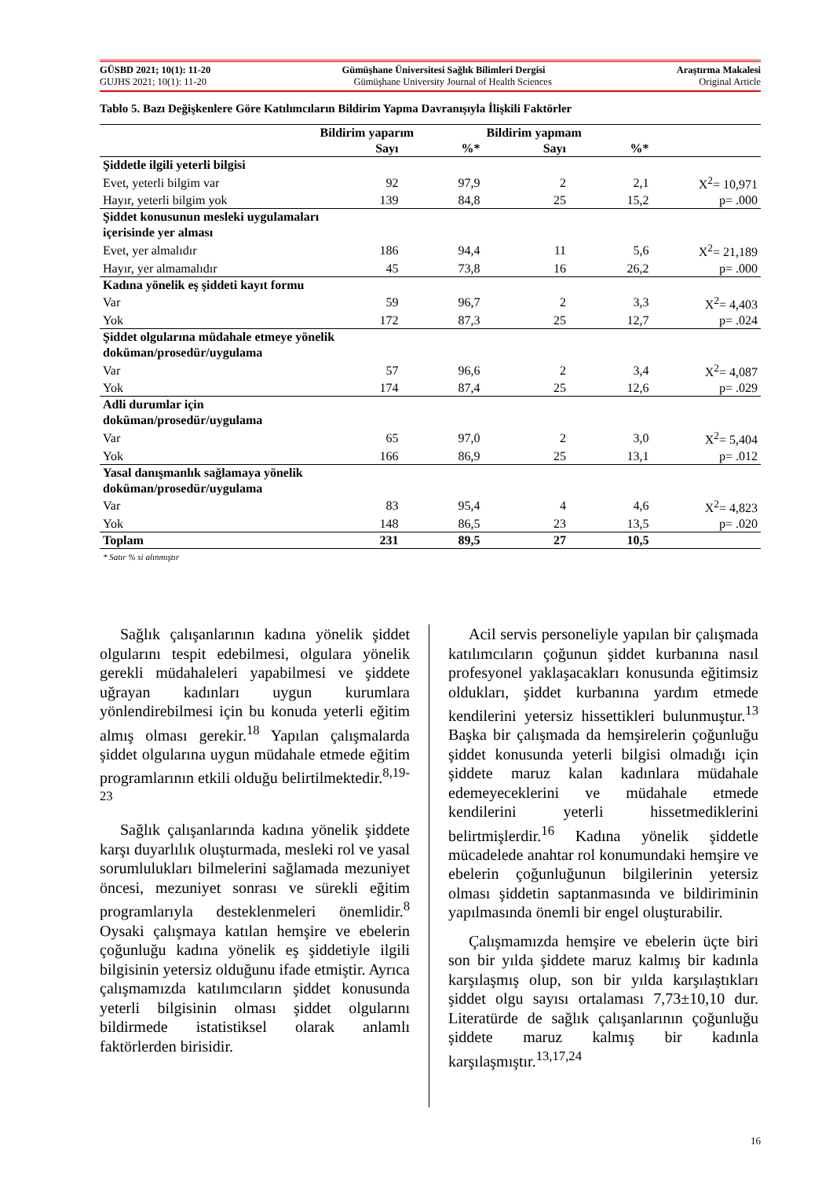GÜSBD 2021; 10(1): 11-20 Gümüşhane Üniversitesi Sağlık Bilimleri Dergisi Araştırma Makalesi
GUJHS 2021; 10(1): 11-20 Gümüşhane University Journal of Health Sciences Original Article
Tablo 5. Bazı Değişkenlere Göre Katılımcıların Bildirim Yapma Davranışıyla İlişkili Faktörler
| | Bildirim yaparım | | Bildirim yapmam | | |
| --- | --- | --- | --- | --- | --- |
| | Sayı | %* | Sayı | %* | |
| Şiddetle ilgili yeterli bilgisi | | | | | |
| Evet, yeterli bilgim var | 92 | 97,9 | 2 | 2,1 | X<sup>2</sup>= 10,971 |
| Hayır, yeterli bilgim yok | 139 | 84,8 | 25 | 15,2 | p= .000 |
| Şiddet konusunun mesleki uygulamaları içerisinde yer alması | | | | | |
| Evet, yer almalıdır | 186 | 94,4 | 11 | 5,6 | X<sup>2</sup>= 21,189 |
| Hayır, yer almamalıdır | 45 | 73,8 | 16 | 26,2 | p= .000 |
| Kadına yönelik eş şiddeti kayıt formu | | | | | |
| Var | 59 | 96,7 | 2 | 3,3 | X<sup>2</sup>= 4,403 |
| Yok | 172 | 87,3 | 25 | 12,7 | p= .024 |
| Şiddet olgularına müdahale etmeye yönelik doküman/prosedür/uygulama | | | | | |
| Var | 57 | 96,6 | 2 | 3,4 | X<sup>2</sup>= 4,087 |
| Yok | 174 | 87,4 | 25 | 12,6 | p= .029 |
| Adli durumlar için doküman/prosedür/uygulama | | | | | |
| Var | 65 | 97,0 | 2 | 3,0 | X<sup>2</sup>= 5,404 |
| Yok | 166 | 86,9 | 25 | 13,1 | p= .012 |
| Yasal danışmanlık sağlamaya yönelik doküman/prosedür/uygulama | | | | | |
| Var | 83 | 95,4 | 4 | 4,6 | X<sup>2</sup>= 4,823 |
| Yok | 148 | 86,5 | 23 | 13,5 | p= .020 |
| Toplam | 231 | 89,5 | 27 | 10,5 | |
| * Satır % si alınmıştır | | | | | |
Sağlık çalışanlarının kadına yönelik şiddet olgularını tespit edebilmesi, olgulara yönelik gerekli müdahaleleri yapabilmesi ve şiddete uğrayan kadınları uygun kurumlara yönlendirebilmesi için bu konuda yeterli eğitim almış olması gerekir.<sup>18</sup> Yapılan çalışmalarda şiddet olgularına uygun müdahale etmede eğitim programlarının etkili olduğu belirtilmektedir.<sup>8,19-23</sup>
Sağlık çalışanlarında kadına yönelik şiddete karşı duyarlılık oluşturmada, mesleki rol ve yasal sorumlulukları bilmelerini sağlamada mezuniyet öncesi, mezuniyet sonrası ve sürekli eğitim programlarıyla desteklenmeleri önemlidir.<sup>8</sup> Oysaki çalışmaya katılan hemşire ve ebelerin çoğunluğu kadına yönelik eş şiddetiyle ilgili bilgisinin yetersiz olduğunu ifade etmiştir. Ayrıca çalışmamızda katılımcıların şiddet konusunda yeterli bilgisinin olması şiddet olgularını bildirmede istatistiksel olarak anlamlı faktörlerden birisidir.
Acil servis personeliyle yapılan bir çalışmada katılımcıların çoğunun şiddet kurbanına nasıl profesyonel yaklaşacakları konusunda eğitimsiz oldukları, şiddet kurbanına yardım etmede kendilerini yetersiz hissettikleri bulunmuştur.<sup>13</sup> Başka bir çalışmada da hemşirelerin çoğunluğu şiddet konusunda yeterli bilgisi olmadığı için şiddete maruz kalan kadınlara müdahale edemeyeceklerini ve müdahale etmede kendilerini yeterli hissetmediklerini belirtmişlerdir.<sup>16</sup> Kadına yönelik şiddetle mücadelede anahtar rol konumundaki hemşire ve ebelerin çoğunluğunun bilgilerinin yetersiz olması şiddetin saptanmasında ve bildiriminin yapılmasında önemli bir engel oluşturabilir.
Çalışmamızda hemşire ve ebelerin üçte biri son bir yılda şiddete maruz kalmış bir kadınla karşılaşmış olup, son bir yılda karşılaştıkları şiddet olgu sayısı ortalaması 7,73±10,10 dur. Literatürde de sağlık çalışanlarının çoğunluğu şiddete maruz kalmış bir kadınla karşılaşmıştır.<sup>13,17,24</sup>
16